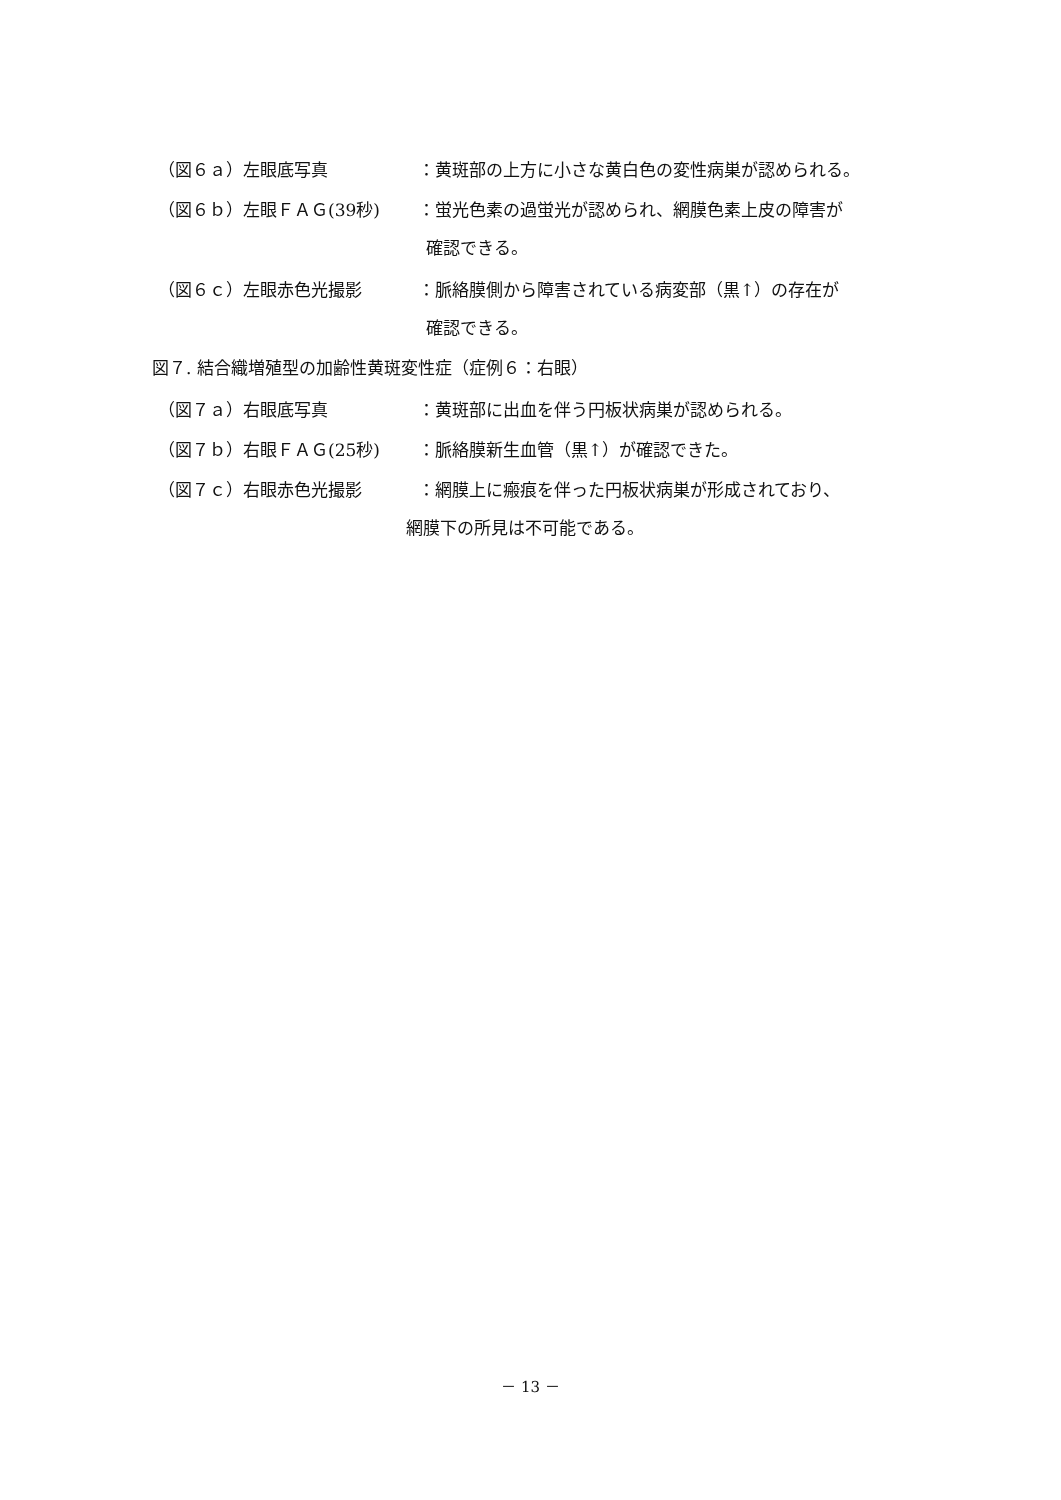（図６ａ）左眼底写真 ：黄斑部の上方に小さな黄白色の変性病巣が認められる。
（図６ｂ）左眼ＦＡＧ(39秒) ：蛍光色素の過蛍光が認められ、網膜色素上皮の障害が
確認できる。
（図６ｃ）左眼赤色光撮影 ：脈絡膜側から障害されている病変部（黒↑）の存在が
確認できる。
図７. 結合織増殖型の加齢性黄斑変性症（症例６：右眼）
（図７ａ）右眼底写真 ：黄斑部に出血を伴う円板状病巣が認められる。
（図７ｂ）右眼ＦＡＧ(25秒) ：脈絡膜新生血管（黒↑）が確認できた。
（図７ｃ）右眼赤色光撮影 ：網膜上に瘢痕を伴った円板状病巣が形成されており、
網膜下の所見は不可能である。
－ 13 －